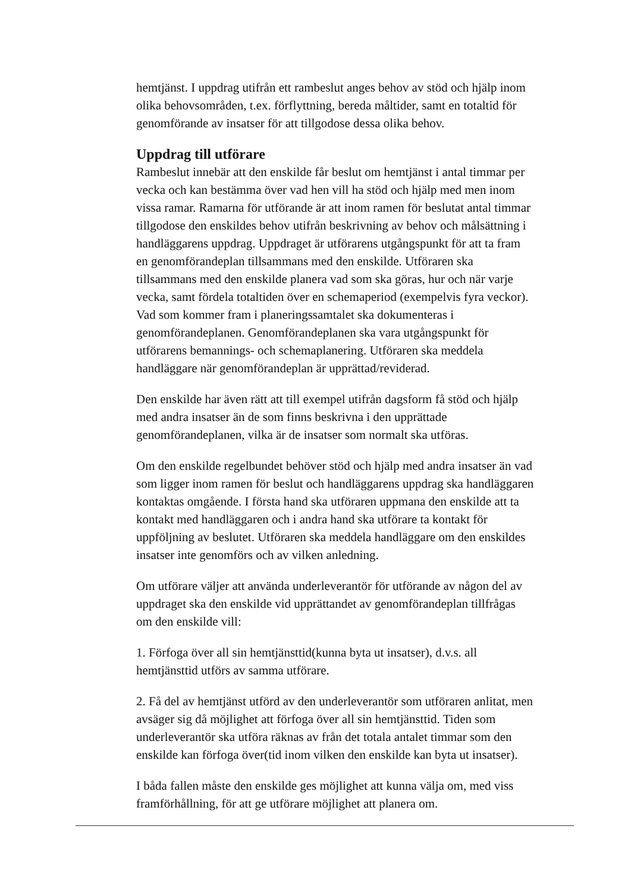hemtjänst. I uppdrag utifrån ett rambeslut anges behov av stöd och hjälp inom olika behovsområden, t.ex. förflyttning, bereda måltider, samt en totaltid för genomförande av insatser för att tillgodose dessa olika behov.
Uppdrag till utförare
Rambeslut innebär att den enskilde får beslut om hemtjänst i antal timmar per vecka och kan bestämma över vad hen vill ha stöd och hjälp med men inom vissa ramar. Ramarna för utförande är att inom ramen för beslutat antal timmar tillgodose den enskildes behov utifrån beskrivning av behov och målsättning i handläggarens uppdrag. Uppdraget är utförarens utgångspunkt för att ta fram en genomförandeplan tillsammans med den enskilde. Utföraren ska tillsammans med den enskilde planera vad som ska göras, hur och när varje vecka, samt fördela totaltiden över en schemaperiod (exempelvis fyra veckor). Vad som kommer fram i planeringssamtalet ska dokumenteras i genomförandeplanen. Genomförandeplanen ska vara utgångspunkt för utförarens bemannings- och schemaplanering. Utföraren ska meddela handläggare när genomförandeplan är upprättad/reviderad.
Den enskilde har även rätt att till exempel utifrån dagsform få stöd och hjälp med andra insatser än de som finns beskrivna i den upprättade genomförandeplanen, vilka är de insatser som normalt ska utföras.
Om den enskilde regelbundet behöver stöd och hjälp med andra insatser än vad som ligger inom ramen för beslut och handläggarens uppdrag ska handläggaren kontaktas omgående. I första hand ska utföraren uppmana den enskilde att ta kontakt med handläggaren och i andra hand ska utförare ta kontakt för uppföljning av beslutet. Utföraren ska meddela handläggare om den enskildes insatser inte genomförs och av vilken anledning.
Om utförare väljer att använda underleverantör för utförande av någon del av uppdraget ska den enskilde vid upprättandet av genomförandeplan tillfrågas om den enskilde vill:
1. Förfoga över all sin hemtjänsttid(kunna byta ut insatser), d.v.s. all hemtjänsttid utförs av samma utförare.
2. Få del av hemtjänst utförd av den underleverantör som utföraren anlitat, men avsäger sig då möjlighet att förfoga över all sin hemtjänsttid. Tiden som underleverantör ska utföra räknas av från det totala antalet timmar som den enskilde kan förfoga över(tid inom vilken den enskilde kan byta ut insatser).
I båda fallen måste den enskilde ges möjlighet att kunna välja om, med viss framförhållning, för att ge utförare möjlighet att planera om.